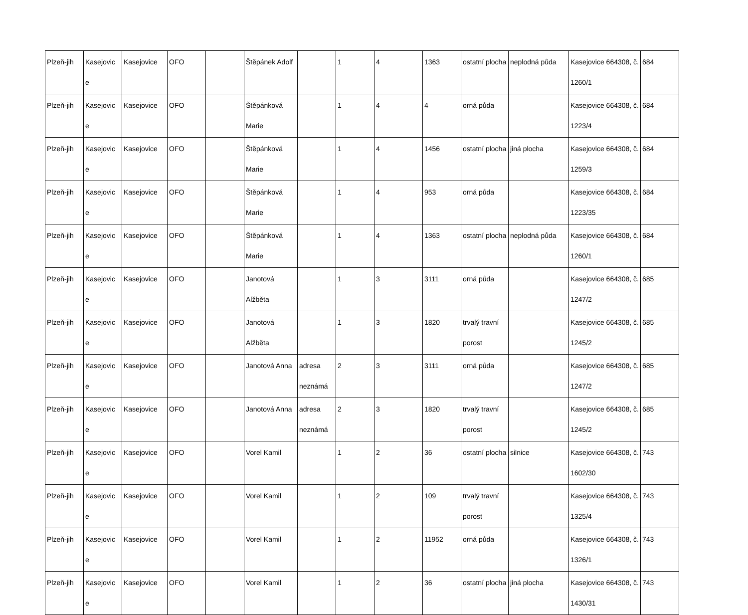| Plzeň-jih | Kasejovic e | Kasejovice | OFO | | Štěpánek Adolf | | 1 | 4 | 1363 | ostatní plocha | neplodná půda | Kasejovice 664308, č. 1260/1 | 684 |
| Plzeň-jih | Kasejovic e | Kasejovice | OFO | | Štěpánková Marie | | 1 | 4 | 4 | orná půda | | Kasejovice 664308, č. 1223/4 | 684 |
| Plzeň-jih | Kasejovic e | Kasejovice | OFO | | Štěpánková Marie | | 1 | 4 | 1456 | ostatní plocha | jiná plocha | Kasejovice 664308, č. 1259/3 | 684 |
| Plzeň-jih | Kasejovic e | Kasejovice | OFO | | Štěpánková Marie | | 1 | 4 | 953 | orná půda | | Kasejovice 664308, č. 1223/35 | 684 |
| Plzeň-jih | Kasejovic e | Kasejovice | OFO | | Štěpánková Marie | | 1 | 4 | 1363 | ostatní plocha | neplodná půda | Kasejovice 664308, č. 1260/1 | 684 |
| Plzeň-jih | Kasejovic e | Kasejovice | OFO | | Janotová Alžběta | | 1 | 3 | 3111 | orná půda | | Kasejovice 664308, č. 1247/2 | 685 |
| Plzeň-jih | Kasejovic e | Kasejovice | OFO | | Janotová Alžběta | | 1 | 3 | 1820 | trvalý travní porost | | Kasejovice 664308, č. 1245/2 | 685 |
| Plzeň-jih | Kasejovic e | Kasejovice | OFO | | Janotová Anna | adresa neznámá | 2 | 3 | 3111 | orná půda | | Kasejovice 664308, č. 1247/2 | 685 |
| Plzeň-jih | Kasejovic e | Kasejovice | OFO | | Janotová Anna | adresa neznámá | 2 | 3 | 1820 | trvalý travní porost | | Kasejovice 664308, č. 1245/2 | 685 |
| Plzeň-jih | Kasejovic e | Kasejovice | OFO | | Vorel Kamil | | 1 | 2 | 36 | ostatní plocha | silnice | Kasejovice 664308, č. 1602/30 | 743 |
| Plzeň-jih | Kasejovic e | Kasejovice | OFO | | Vorel Kamil | | 1 | 2 | 109 | trvalý travní porost | | Kasejovice 664308, č. 1325/4 | 743 |
| Plzeň-jih | Kasejovic e | Kasejovice | OFO | | Vorel Kamil | | 1 | 2 | 11952 | orná půda | | Kasejovice 664308, č. 1326/1 | 743 |
| Plzeň-jih | Kasejovic e | Kasejovice | OFO | | Vorel Kamil | | 1 | 2 | 36 | ostatní plocha | jiná plocha | Kasejovice 664308, č. 1430/31 | 743 |